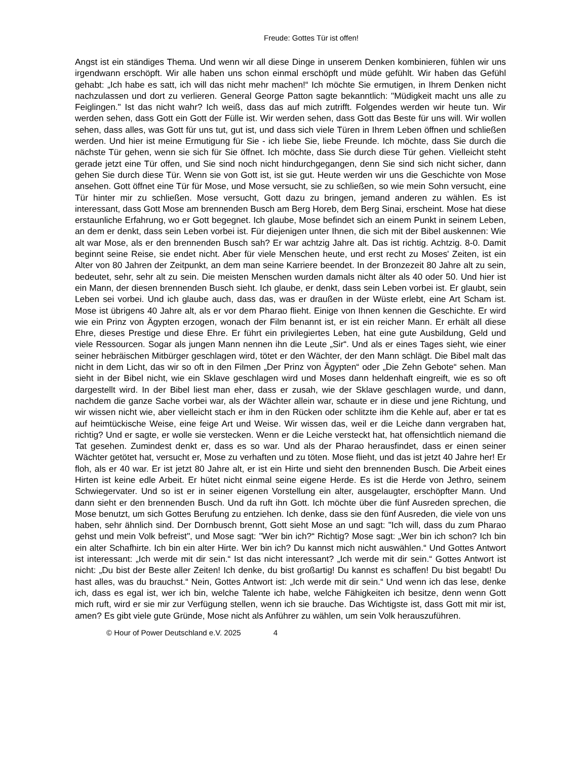Freude: Gottes Tür ist offen!
Angst ist ein ständiges Thema. Und wenn wir all diese Dinge in unserem Denken kombinieren, fühlen wir uns irgendwann erschöpft. Wir alle haben uns schon einmal erschöpft und müde gefühlt. Wir haben das Gefühl gehabt: „Ich habe es satt, ich will das nicht mehr machen!“ Ich möchte Sie ermutigen, in Ihrem Denken nicht nachzulassen und dort zu verlieren. General George Patton sagte bekanntlich: "Müdigkeit macht uns alle zu Feiglingen." Ist das nicht wahr? Ich weiß, dass das auf mich zutrifft. Folgendes werden wir heute tun. Wir werden sehen, dass Gott ein Gott der Fülle ist. Wir werden sehen, dass Gott das Beste für uns will. Wir wollen sehen, dass alles, was Gott für uns tut, gut ist, und dass sich viele Türen in Ihrem Leben öffnen und schließen werden. Und hier ist meine Ermutigung für Sie - ich liebe Sie, liebe Freunde. Ich möchte, dass Sie durch die nächste Tür gehen, wenn sie sich für Sie öffnet. Ich möchte, dass Sie durch diese Tür gehen. Vielleicht steht gerade jetzt eine Tür offen, und Sie sind noch nicht hindurchgegangen, denn Sie sind sich nicht sicher, dann gehen Sie durch diese Tür. Wenn sie von Gott ist, ist sie gut. Heute werden wir uns die Geschichte von Mose ansehen. Gott öffnet eine Tür für Mose, und Mose versucht, sie zu schließen, so wie mein Sohn versucht, eine Tür hinter mir zu schließen. Mose versucht, Gott dazu zu bringen, jemand anderen zu wählen. Es ist interessant, dass Gott Mose am brennenden Busch am Berg Horeb, dem Berg Sinai, erscheint. Mose hat diese erstaunliche Erfahrung, wo er Gott begegnet. Ich glaube, Mose befindet sich an einem Punkt in seinem Leben, an dem er denkt, dass sein Leben vorbei ist. Für diejenigen unter Ihnen, die sich mit der Bibel auskennen: Wie alt war Mose, als er den brennenden Busch sah? Er war achtzig Jahre alt. Das ist richtig. Achtzig. 8-0. Damit beginnt seine Reise, sie endet nicht. Aber für viele Menschen heute, und erst recht zu Moses' Zeiten, ist ein Alter von 80 Jahren der Zeitpunkt, an dem man seine Karriere beendet. In der Bronzezeit 80 Jahre alt zu sein, bedeutet, sehr, sehr alt zu sein. Die meisten Menschen wurden damals nicht älter als 40 oder 50. Und hier ist ein Mann, der diesen brennenden Busch sieht. Ich glaube, er denkt, dass sein Leben vorbei ist. Er glaubt, sein Leben sei vorbei. Und ich glaube auch, dass das, was er draußen in der Wüste erlebt, eine Art Scham ist. Mose ist übrigens 40 Jahre alt, als er vor dem Pharao flieht. Einige von Ihnen kennen die Geschichte. Er wird wie ein Prinz von Ägypten erzogen, wonach der Film benannt ist, er ist ein reicher Mann. Er erhält all diese Ehre, dieses Prestige und diese Ehre. Er führt ein privilegiertes Leben, hat eine gute Ausbildung, Geld und viele Ressourcen. Sogar als jungen Mann nennen ihn die Leute „Sir“. Und als er eines Tages sieht, wie einer seiner hebräischen Mitbürger geschlagen wird, tötet er den Wächter, der den Mann schlägt. Die Bibel malt das nicht in dem Licht, das wir so oft in den Filmen „Der Prinz von Ägypten“ oder „Die Zehn Gebote“ sehen. Man sieht in der Bibel nicht, wie ein Sklave geschlagen wird und Moses dann heldenhaft eingreift, wie es so oft dargestellt wird. In der Bibel liest man eher, dass er zusah, wie der Sklave geschlagen wurde, und dann, nachdem die ganze Sache vorbei war, als der Wächter allein war, schaute er in diese und jene Richtung, und wir wissen nicht wie, aber vielleicht stach er ihm in den Rücken oder schlitzte ihm die Kehle auf, aber er tat es auf heimtückische Weise, eine feige Art und Weise. Wir wissen das, weil er die Leiche dann vergraben hat, richtig? Und er sagte, er wolle sie verstecken. Wenn er die Leiche versteckt hat, hat offensichtlich niemand die Tat gesehen. Zumindest denkt er, dass es so war. Und als der Pharao herausfindet, dass er einen seiner Wächter getötet hat, versucht er, Mose zu verhaften und zu töten. Mose flieht, und das ist jetzt 40 Jahre her! Er floh, als er 40 war. Er ist jetzt 80 Jahre alt, er ist ein Hirte und sieht den brennenden Busch. Die Arbeit eines Hirten ist keine edle Arbeit. Er hütet nicht einmal seine eigene Herde. Es ist die Herde von Jethro, seinem Schwiegervater. Und so ist er in seiner eigenen Vorstellung ein alter, ausgelaugter, erschöpfter Mann. Und dann sieht er den brennenden Busch. Und da ruft ihn Gott. Ich möchte über die fünf Ausreden sprechen, die Mose benutzt, um sich Gottes Berufung zu entziehen. Ich denke, dass sie den fünf Ausreden, die viele von uns haben, sehr ähnlich sind. Der Dornbusch brennt, Gott sieht Mose an und sagt: "Ich will, dass du zum Pharao gehst und mein Volk befreist", und Mose sagt: "Wer bin ich?“ Richtig? Mose sagt: „Wer bin ich schon? Ich bin ein alter Schafhirte. Ich bin ein alter Hirte. Wer bin ich? Du kannst mich nicht auswählen.“ Und Gottes Antwort ist interessant: „Ich werde mit dir sein.“ Ist das nicht interessant? „Ich werde mit dir sein.“ Gottes Antwort ist nicht: „Du bist der Beste aller Zeiten! Ich denke, du bist großartig! Du kannst es schaffen! Du bist begabt! Du hast alles, was du brauchst.“ Nein, Gottes Antwort ist: „Ich werde mit dir sein.“ Und wenn ich das lese, denke ich, dass es egal ist, wer ich bin, welche Talente ich habe, welche Fähigkeiten ich besitze, denn wenn Gott mich ruft, wird er sie mir zur Verfügung stellen, wenn ich sie brauche. Das Wichtigste ist, dass Gott mit mir ist, amen? Es gibt viele gute Gründe, Mose nicht als Anführer zu wählen, um sein Volk herauszuführen.
© Hour of Power Deutschland e.V. 2025 4